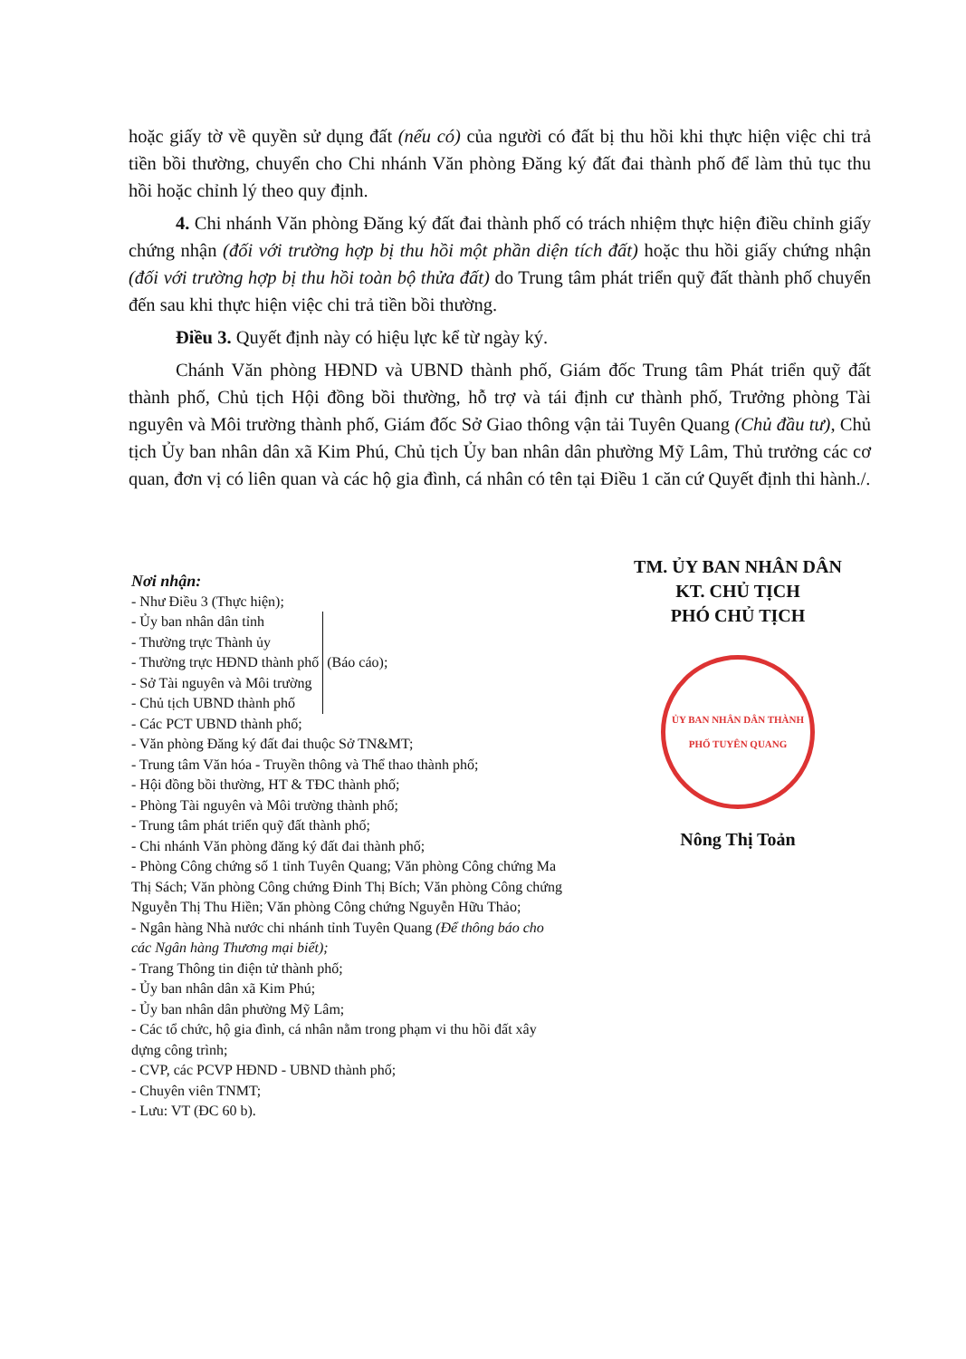hoặc giấy tờ về quyền sử dụng đất (nếu có) của người có đất bị thu hồi khi thực hiện việc chi trả tiền bồi thường, chuyển cho Chi nhánh Văn phòng Đăng ký đất đai thành phố để làm thủ tục thu hồi hoặc chỉnh lý theo quy định.
4. Chi nhánh Văn phòng Đăng ký đất đai thành phố có trách nhiệm thực hiện điều chỉnh giấy chứng nhận (đối với trường hợp bị thu hồi một phần diện tích đất) hoặc thu hồi giấy chứng nhận (đối với trường hợp bị thu hồi toàn bộ thửa đất) do Trung tâm phát triển quỹ đất thành phố chuyển đến sau khi thực hiện việc chi trả tiền bồi thường.
Điều 3. Quyết định này có hiệu lực kể từ ngày ký.
Chánh Văn phòng HĐND và UBND thành phố, Giám đốc Trung tâm Phát triển quỹ đất thành phố, Chủ tịch Hội đồng bồi thường, hỗ trợ và tái định cư thành phố, Trưởng phòng Tài nguyên và Môi trường thành phố, Giám đốc Sở Giao thông vận tải Tuyên Quang (Chủ đầu tư), Chủ tịch Ủy ban nhân dân xã Kim Phú, Chủ tịch Ủy ban nhân dân phường Mỹ Lâm, Thủ trưởng các cơ quan, đơn vị có liên quan và các hộ gia đình, cá nhân có tên tại Điều 1 căn cứ Quyết định thi hành./.
Nơi nhận:
- Như Điều 3 (Thực hiện);
- Ủy ban nhân dân tỉnh
- Thường trực Thành ủy
- Thường trực HĐND thành phố
- Sở Tài nguyên và Môi trường
- Chủ tịch UBND thành phố
(Báo cáo);
- Các PCT UBND thành phố;
- Văn phòng Đăng ký đất đai thuộc Sở TN&MT;
- Trung tâm Văn hóa - Truyền thông và Thể thao thành phố;
- Hội đồng bồi thường, HT & TĐC thành phố;
- Phòng Tài nguyên và Môi trường thành phố;
- Trung tâm phát triển quỹ đất thành phố;
- Chi nhánh Văn phòng đăng ký đất đai thành phố;
- Phòng Công chứng số 1 tỉnh Tuyên Quang; Văn phòng Công chứng Ma Thị Sách; Văn phòng Công chứng Đinh Thị Bích; Văn phòng Công chứng Nguyễn Thị Thu Hiền; Văn phòng Công chứng Nguyễn Hữu Thảo;
- Ngân hàng Nhà nước chi nhánh tỉnh Tuyên Quang (Để thông báo cho các Ngân hàng Thương mại biết);
- Trang Thông tin điện tử thành phố;
- Ủy ban nhân dân xã Kim Phú;
- Ủy ban nhân dân phường Mỹ Lâm;
- Các tổ chức, hộ gia đình, cá nhân nằm trong phạm vi thu hồi đất xây dựng công trình;
- CVP, các PCVP HĐND - UBND thành phố;
- Chuyên viên TNMT;
- Lưu: VT (ĐC 60 b).
TM. ỦY BAN NHÂN DÂN
KT. CHỦ TỊCH
PHÓ CHỦ TỊCH
ỦY BAN NHÂN DÂN THÀNH PHỐ TUYÊN QUANG
Nông Thị Toản